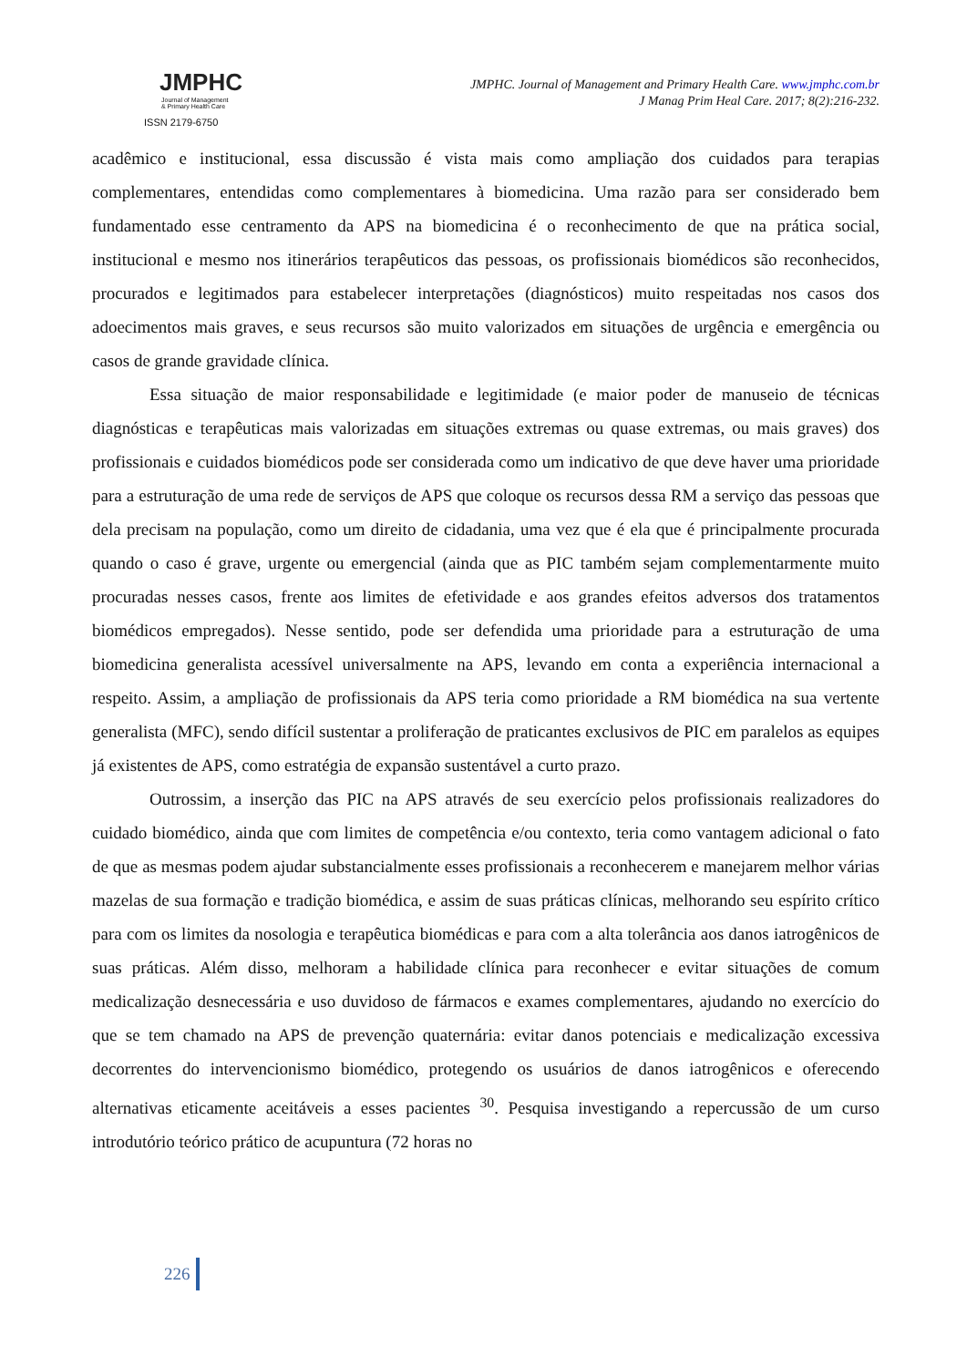JMPHC
Journal of Management
& Primary Health Care
ISSN 2179-6750
JMPHC. Journal of Management and Primary Health Care. www.jmphc.com.br
J Manag Prim Heal Care. 2017; 8(2):216-232.
acadêmico e institucional, essa discussão é vista mais como ampliação dos cuidados para terapias complementares, entendidas como complementares à biomedicina. Uma razão para ser considerado bem fundamentado esse centramento da APS na biomedicina é o reconhecimento de que na prática social, institucional e mesmo nos itinerários terapêuticos das pessoas, os profissionais biomédicos são reconhecidos, procurados e legitimados para estabelecer interpretações (diagnósticos) muito respeitadas nos casos dos adoecimentos mais graves, e seus recursos são muito valorizados em situações de urgência e emergência ou casos de grande gravidade clínica.
Essa situação de maior responsabilidade e legitimidade (e maior poder de manuseio de técnicas diagnósticas e terapêuticas mais valorizadas em situações extremas ou quase extremas, ou mais graves) dos profissionais e cuidados biomédicos pode ser considerada como um indicativo de que deve haver uma prioridade para a estruturação de uma rede de serviços de APS que coloque os recursos dessa RM a serviço das pessoas que dela precisam na população, como um direito de cidadania, uma vez que é ela que é principalmente procurada quando o caso é grave, urgente ou emergencial (ainda que as PIC também sejam complementarmente muito procuradas nesses casos, frente aos limites de efetividade e aos grandes efeitos adversos dos tratamentos biomédicos empregados). Nesse sentido, pode ser defendida uma prioridade para a estruturação de uma biomedicina generalista acessível universalmente na APS, levando em conta a experiência internacional a respeito. Assim, a ampliação de profissionais da APS teria como prioridade a RM biomédica na sua vertente generalista (MFC), sendo difícil sustentar a proliferação de praticantes exclusivos de PIC em paralelos as equipes já existentes de APS, como estratégia de expansão sustentável a curto prazo.
Outrossim, a inserção das PIC na APS através de seu exercício pelos profissionais realizadores do cuidado biomédico, ainda que com limites de competência e/ou contexto, teria como vantagem adicional o fato de que as mesmas podem ajudar substancialmente esses profissionais a reconhecerem e manejarem melhor várias mazelas de sua formação e tradição biomédica, e assim de suas práticas clínicas, melhorando seu espírito crítico para com os limites da nosologia e terapêutica biomédicas e para com a alta tolerância aos danos iatrogênicos de suas práticas. Além disso, melhoram a habilidade clínica para reconhecer e evitar situações de comum medicalização desnecessária e uso duvidoso de fármacos e exames complementares, ajudando no exercício do que se tem chamado na APS de prevenção quaternária: evitar danos potenciais e medicalização excessiva decorrentes do intervencionismo biomédico, protegendo os usuários de danos iatrogênicos e oferecendo alternativas eticamente aceitáveis a esses pacientes <sup>30</sup>. Pesquisa investigando a repercussão de um curso introdutório teórico prático de acupuntura (72 horas no
226